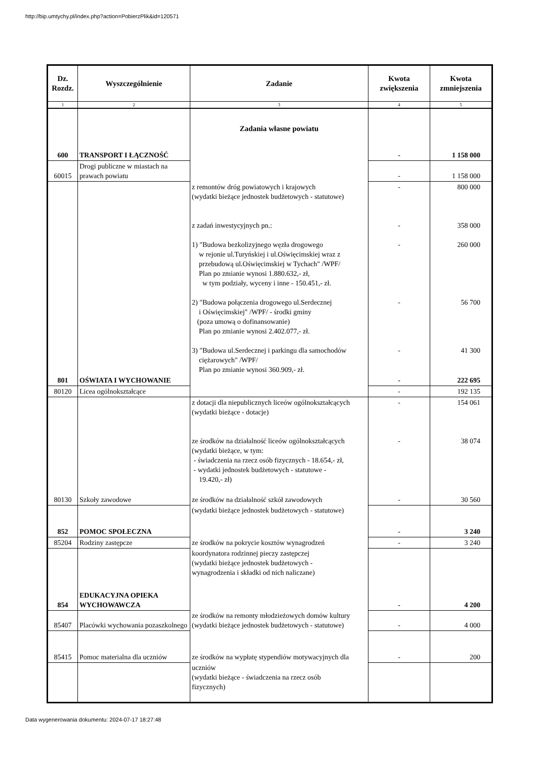http://bip.umtychy.pl/index.php?action=PobierzPlik&id=120571
| Dz. Rozdz. | Wyszczególnienie | Zadanie | Kwota zwiększenia | Kwota zmniejszenia |
| --- | --- | --- | --- | --- |
| 1 | 2 | 3 | 4 | 5 |
| 600 | TRANSPORT I ŁĄCZNOŚĆ | Zadania własne powiatu | - | 1 158 000 |
| 60015 | Drogi publiczne w miastach na prawach powiatu | | - | 1 158 000 |
| | | z remontów dróg powiatowych i krajowych (wydatki bieżące jednostek budżetowych - statutowe) z zadań inwestycyjnych pn.: 1) "Budowa bezkolizyjnego węzła drogowego w rejonie ul.Turyńskiej i ul.Oświęcimskiej wraz z przebudową ul.Oświęcimskiej w Tychach" /WPF/ Plan po zmianie wynosi 1.880.632,- zł, w tym podziały, wyceny i inne - 150.451,- zł. 2) "Budowa połączenia drogowego ul.Serdecznej i Oświęcimskiej" /WPF/ - środki gminy (poza umową o dofinansowanie) Plan po zmianie wynosi 2.402.077,- zł. 3) "Budowa ul.Serdecznej i parkingu dla samochodów ciężarowych" /WPF/ Plan po zmianie wynosi 360.909,- zł. | - - - - - | 800 000 358 000 260 000 56 700 41 300 |
| 801 | OŚWIATA I WYCHOWANIE | | - | 222 695 |
| 80120 | Licea ogólnokształcące | | - | 192 135 |
| | | z dotacji dla niepublicznych liceów ogólnokształcących (wydatki bieżące - dotacje) ze środków na działalność liceów ogólnokształcących (wydatki bieżące, w tym: - świadczenia na rzecz osób fizycznych - 18.654,- zł, - wydatki jednostek budżetowych - statutowe - 19.420,- zł) | - - | 154 061 38 074 |
| 80130 | Szkoły zawodowe | ze środków na działalność szkół zawodowych | - | 30 560 |
| 852 | POMOC SPOŁECZNA | (wydatki bieżące jednostek budżetowych - statutowe) | - | 3 240 |
| 85204 | Rodziny zastępcze | ze środków na pokrycie kosztów wynagrodzeń | - | 3 240 |
| 854 | EDUKACYJNA OPIEKA WYCHOWAWCZA | koordynatora rodzinnej pieczy zastępczej (wydatki bieżące jednostek budżetowych - wynagrodzenia i składki od nich naliczane) | - | 4 200 |
| 85407 | Placówki wychowania pozaszkolnego | ze środków na remonty młodzieżowych domów kultury (wydatki bieżące jednostek budżetowych - statutowe) | - | 4 000 |
| 85415 | Pomoc materialna dla uczniów | ze środków na wypłatę stypendiów motywacyjnych dla | - | 200 |
| | | uczniów (wydatki bieżące - świadczenia na rzecz osób fizycznych) | | |
Data wygenerowania dokumentu: 2024-07-17 18:27:48